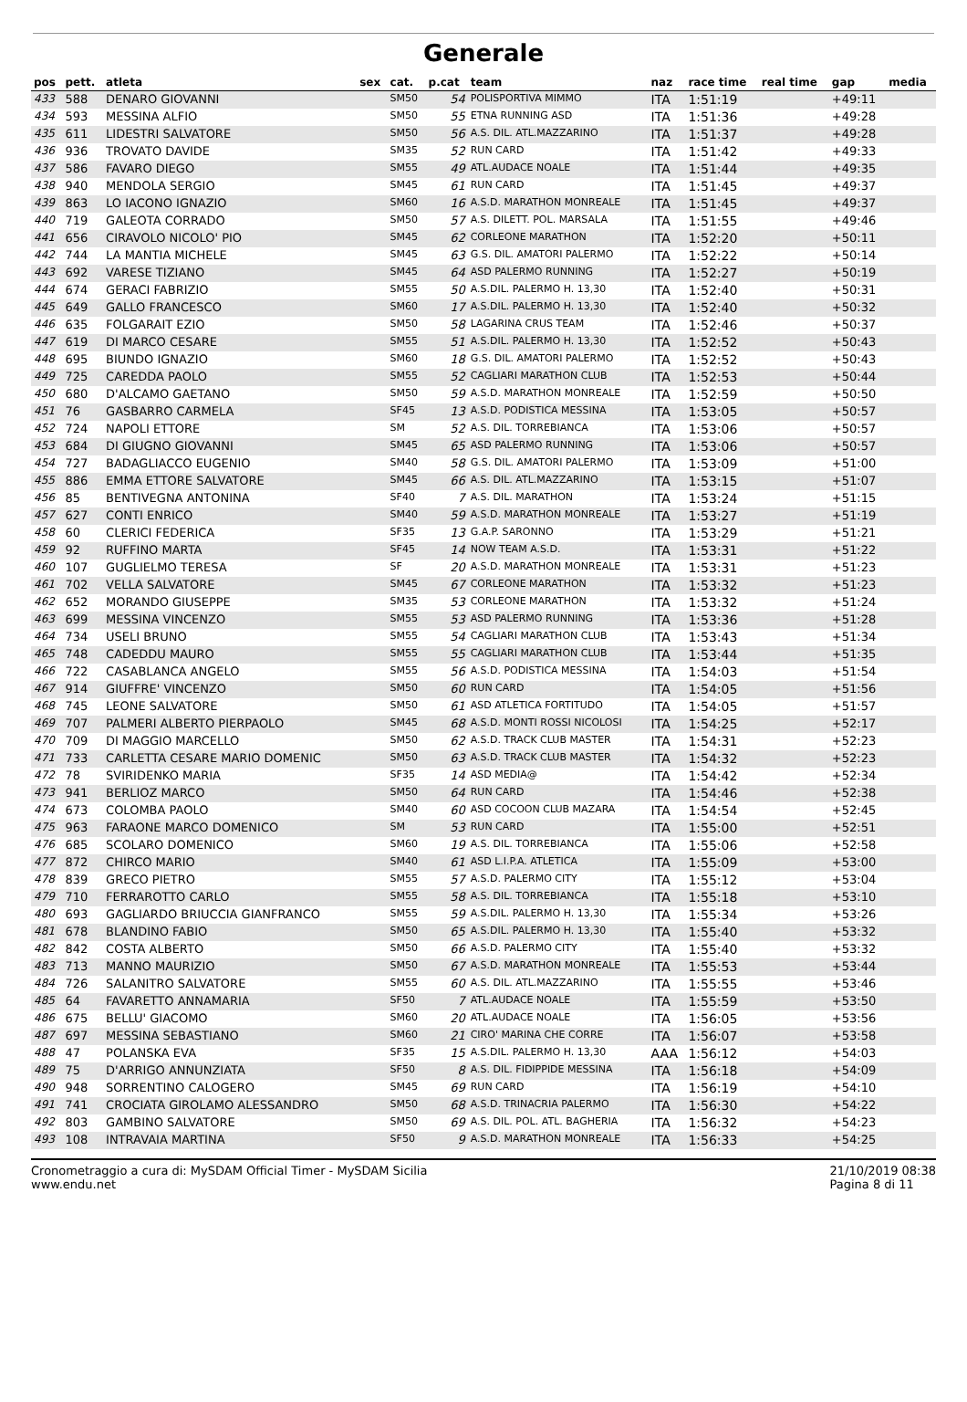Generale
| pos | pett. | atleta | sex | cat. | p.cat | team | naz | race time | real time | gap | media |
| --- | --- | --- | --- | --- | --- | --- | --- | --- | --- | --- | --- |
| 433 | 588 | DENARO GIOVANNI | | SM50 | 54 | POLISPORTIVA MIMMO | ITA | 1:51:19 | | +49:11 | |
| 434 | 593 | MESSINA ALFIO | | SM50 | 55 | ETNA RUNNING ASD | ITA | 1:51:36 | | +49:28 | |
| 435 | 611 | LIDESTRI SALVATORE | | SM50 | 56 | A.S. DIL. ATL.MAZZARINO | ITA | 1:51:37 | | +49:28 | |
| 436 | 936 | TROVATO DAVIDE | | SM35 | 52 | RUN CARD | ITA | 1:51:42 | | +49:33 | |
| 437 | 586 | FAVARO DIEGO | | SM55 | 49 | ATL.AUDACE NOALE | ITA | 1:51:44 | | +49:35 | |
| 438 | 940 | MENDOLA SERGIO | | SM45 | 61 | RUN CARD | ITA | 1:51:45 | | +49:37 | |
| 439 | 863 | LO IACONO IGNAZIO | | SM60 | 16 | A.S.D. MARATHON MONREALE | ITA | 1:51:45 | | +49:37 | |
| 440 | 719 | GALEOTA CORRADO | | SM50 | 57 | A.S. DILETT. POL. MARSALA | ITA | 1:51:55 | | +49:46 | |
| 441 | 656 | CIRAVOLO NICOLO' PIO | | SM45 | 62 | CORLEONE MARATHON | ITA | 1:52:20 | | +50:11 | |
| 442 | 744 | LA MANTIA MICHELE | | SM45 | 63 | G.S. DIL. AMATORI PALERMO | ITA | 1:52:22 | | +50:14 | |
| 443 | 692 | VARESE TIZIANO | | SM45 | 64 | ASD PALERMO RUNNING | ITA | 1:52:27 | | +50:19 | |
| 444 | 674 | GERACI FABRIZIO | | SM55 | 50 | A.S.DIL. PALERMO H. 13,30 | ITA | 1:52:40 | | +50:31 | |
| 445 | 649 | GALLO FRANCESCO | | SM60 | 17 | A.S.DIL. PALERMO H. 13,30 | ITA | 1:52:40 | | +50:32 | |
| 446 | 635 | FOLGARAIT EZIO | | SM50 | 58 | LAGARINA CRUS TEAM | ITA | 1:52:46 | | +50:37 | |
| 447 | 619 | DI MARCO CESARE | | SM55 | 51 | A.S.DIL. PALERMO H. 13,30 | ITA | 1:52:52 | | +50:43 | |
| 448 | 695 | BIUNDO IGNAZIO | | SM60 | 18 | G.S. DIL. AMATORI PALERMO | ITA | 1:52:52 | | +50:43 | |
| 449 | 725 | CAREDDA PAOLO | | SM55 | 52 | CAGLIARI MARATHON CLUB | ITA | 1:52:53 | | +50:44 | |
| 450 | 680 | D'ALCAMO GAETANO | | SM50 | 59 | A.S.D. MARATHON MONREALE | ITA | 1:52:59 | | +50:50 | |
| 451 | 76 | GASBARRO CARMELA | | SF45 | 13 | A.S.D. PODISTICA MESSINA | ITA | 1:53:05 | | +50:57 | |
| 452 | 724 | NAPOLI ETTORE | | SM | 52 | A.S. DIL. TORREBIANCA | ITA | 1:53:06 | | +50:57 | |
| 453 | 684 | DI GIUGNO GIOVANNI | | SM45 | 65 | ASD PALERMO RUNNING | ITA | 1:53:06 | | +50:57 | |
| 454 | 727 | BADAGLIACCO EUGENIO | | SM40 | 58 | G.S. DIL. AMATORI PALERMO | ITA | 1:53:09 | | +51:00 | |
| 455 | 886 | EMMA ETTORE SALVATORE | | SM45 | 66 | A.S. DIL. ATL.MAZZARINO | ITA | 1:53:15 | | +51:07 | |
| 456 | 85 | BENTIVEGNA ANTONINA | | SF40 | 7 | A.S. DIL. MARATHON | ITA | 1:53:24 | | +51:15 | |
| 457 | 627 | CONTI ENRICO | | SM40 | 59 | A.S.D. MARATHON MONREALE | ITA | 1:53:27 | | +51:19 | |
| 458 | 60 | CLERICI FEDERICA | | SF35 | 13 | G.A.P. SARONNO | ITA | 1:53:29 | | +51:21 | |
| 459 | 92 | RUFFINO MARTA | | SF45 | 14 | NOW TEAM A.S.D. | ITA | 1:53:31 | | +51:22 | |
| 460 | 107 | GUGLIELMO TERESA | | SF | 20 | A.S.D. MARATHON MONREALE | ITA | 1:53:31 | | +51:23 | |
| 461 | 702 | VELLA SALVATORE | | SM45 | 67 | CORLEONE MARATHON | ITA | 1:53:32 | | +51:23 | |
| 462 | 652 | MORANDO GIUSEPPE | | SM35 | 53 | CORLEONE MARATHON | ITA | 1:53:32 | | +51:24 | |
| 463 | 699 | MESSINA VINCENZO | | SM55 | 53 | ASD PALERMO RUNNING | ITA | 1:53:36 | | +51:28 | |
| 464 | 734 | USELI BRUNO | | SM55 | 54 | CAGLIARI MARATHON CLUB | ITA | 1:53:43 | | +51:34 | |
| 465 | 748 | CADEDDU MAURO | | SM55 | 55 | CAGLIARI MARATHON CLUB | ITA | 1:53:44 | | +51:35 | |
| 466 | 722 | CASABLANCA ANGELO | | SM55 | 56 | A.S.D. PODISTICA MESSINA | ITA | 1:54:03 | | +51:54 | |
| 467 | 914 | GIUFFRE' VINCENZO | | SM50 | 60 | RUN CARD | ITA | 1:54:05 | | +51:56 | |
| 468 | 745 | LEONE SALVATORE | | SM50 | 61 | ASD ATLETICA FORTITUDO | ITA | 1:54:05 | | +51:57 | |
| 469 | 707 | PALMERI ALBERTO PIERPAOLO | | SM45 | 68 | A.S.D. MONTI ROSSI NICOLOSI | ITA | 1:54:25 | | +52:17 | |
| 470 | 709 | DI MAGGIO MARCELLO | | SM50 | 62 | A.S.D. TRACK CLUB MASTER | ITA | 1:54:31 | | +52:23 | |
| 471 | 733 | CARLETTA CESARE MARIO DOMENIC | | SM50 | 63 | A.S.D. TRACK CLUB MASTER | ITA | 1:54:32 | | +52:23 | |
| 472 | 78 | SVIRIDENKO MARIA | | SF35 | 14 | ASD MEDIA@ | ITA | 1:54:42 | | +52:34 | |
| 473 | 941 | BERLIOZ MARCO | | SM50 | 64 | RUN CARD | ITA | 1:54:46 | | +52:38 | |
| 474 | 673 | COLOMBA PAOLO | | SM40 | 60 | ASD COCOON CLUB MAZARA | ITA | 1:54:54 | | +52:45 | |
| 475 | 963 | FARAONE MARCO DOMENICO | | SM | 53 | RUN CARD | ITA | 1:55:00 | | +52:51 | |
| 476 | 685 | SCOLARO DOMENICO | | SM60 | 19 | A.S. DIL. TORREBIANCA | ITA | 1:55:06 | | +52:58 | |
| 477 | 872 | CHIRCO MARIO | | SM40 | 61 | ASD L.I.P.A. ATLETICA | ITA | 1:55:09 | | +53:00 | |
| 478 | 839 | GRECO PIETRO | | SM55 | 57 | A.S.D. PALERMO CITY | ITA | 1:55:12 | | +53:04 | |
| 479 | 710 | FERRAROTTO CARLO | | SM55 | 58 | A.S. DIL. TORREBIANCA | ITA | 1:55:18 | | +53:10 | |
| 480 | 693 | GAGLIARDO BRIUCCIA GIANFRANCO | | SM55 | 59 | A.S.DIL. PALERMO H. 13,30 | ITA | 1:55:34 | | +53:26 | |
| 481 | 678 | BLANDINO FABIO | | SM50 | 65 | A.S.DIL. PALERMO H. 13,30 | ITA | 1:55:40 | | +53:32 | |
| 482 | 842 | COSTA ALBERTO | | SM50 | 66 | A.S.D. PALERMO CITY | ITA | 1:55:40 | | +53:32 | |
| 483 | 713 | MANNO MAURIZIO | | SM50 | 67 | A.S.D. MARATHON MONREALE | ITA | 1:55:53 | | +53:44 | |
| 484 | 726 | SALANITRO SALVATORE | | SM55 | 60 | A.S. DIL. ATL.MAZZARINO | ITA | 1:55:55 | | +53:46 | |
| 485 | 64 | FAVARETTO ANNAMARIA | | SF50 | 7 | ATL.AUDACE NOALE | ITA | 1:55:59 | | +53:50 | |
| 486 | 675 | BELLU' GIACOMO | | SM60 | 20 | ATL.AUDACE NOALE | ITA | 1:56:05 | | +53:56 | |
| 487 | 697 | MESSINA SEBASTIANO | | SM60 | 21 | CIRO' MARINA CHE CORRE | ITA | 1:56:07 | | +53:58 | |
| 488 | 47 | POLANSKA EVA | | SF35 | 15 | A.S.DIL. PALERMO H. 13,30 | AAA | 1:56:12 | | +54:03 | |
| 489 | 75 | D'ARRIGO ANNUNZIATA | | SF50 | 8 | A.S. DIL. FIDIPPIDE MESSINA | ITA | 1:56:18 | | +54:09 | |
| 490 | 948 | SORRENTINO CALOGERO | | SM45 | 69 | RUN CARD | ITA | 1:56:19 | | +54:10 | |
| 491 | 741 | CROCIATA GIROLAMO ALESSANDRO | | SM50 | 68 | A.S.D. TRINACRIA PALERMO | ITA | 1:56:30 | | +54:22 | |
| 492 | 803 | GAMBINO SALVATORE | | SM50 | 69 | A.S. DIL. POL. ATL. BAGHERIA | ITA | 1:56:32 | | +54:23 | |
| 493 | 108 | INTRAVAIA MARTINA | | SF50 | 9 | A.S.D. MARATHON MONREALE | ITA | 1:56:33 | | +54:25 | |
Cronometraggio a cura di: MySDAM Official Timer - MySDAM Sicilia
www.endu.net
21/10/2019 08:38
Pagina 8 di 11